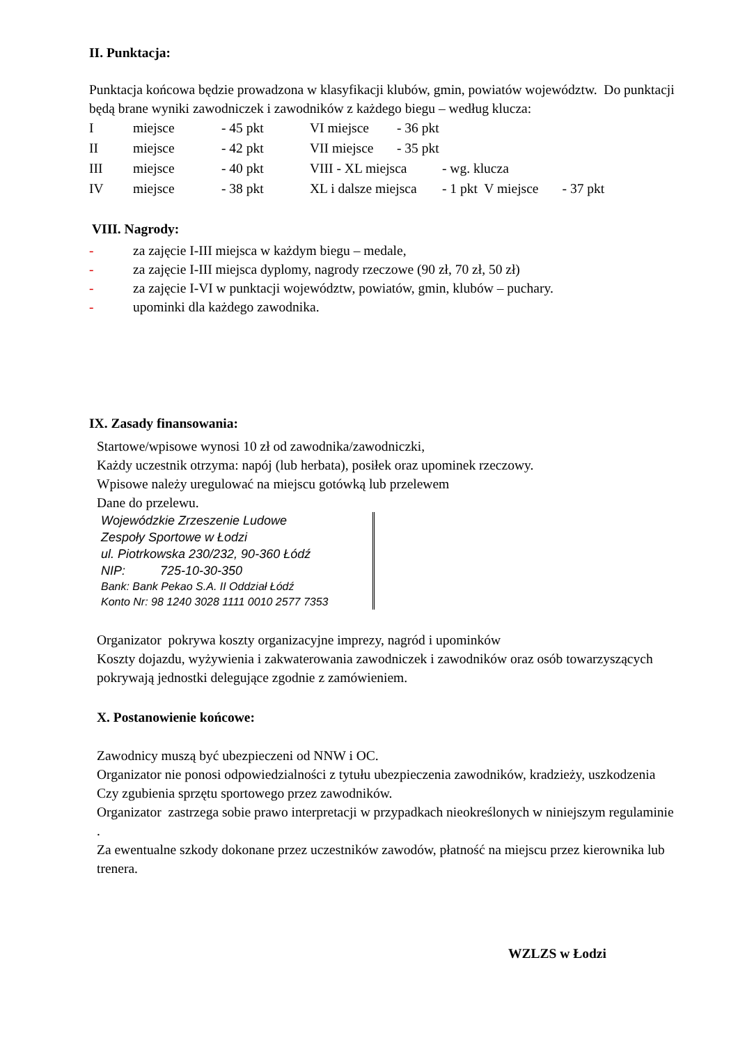II. Punktacja:
Punktacja końcowa będzie prowadzona w klasyfikacji klubów, gmin, powiatów województw. Do punktacji będą brane wyniki zawodniczek i zawodników z każdego biegu – według klucza:
Imiejsce - 45 pkt VI miejsce - 36 pkt
II miejsce - 42 pkt VII miejsce - 35 pkt
III miejsce - 40 pkt VIII - XL miejsca - wg. klucza
IV miejsce - 38 pkt XL i dalsze miejsca - 1 pkt V miejsce - 37 pkt
VIII. Nagrody:
- za zajęcie I-III miejsca w każdym biegu – medale,
- za zajęcie I-III miejsca dyplomy, nagrody rzeczowe (90 zł, 70 zł, 50 zł)
- za zajęcie I-VI w punktacji województw, powiatów, gmin, klubów – puchary.
- upominki dla każdego zawodnika.
IX. Zasady finansowania:
Startowe/wpisowe wynosi 10 zł od zawodnika/zawodniczki,
Każdy uczestnik otrzyma: napój (lub herbata), posiłek oraz upominek rzeczowy.
Wpisowe należy uregulować na miejscu gotówką lub przelewem
Dane do przelewu.
Wojewódzkie Zrzeszenie Ludowe
Zespoły Sportowe w Łodzi
ul. Piotrkowska 230/232, 90-360 Łódź
NIP: 725-10-30-350
Bank: Bank Pekao S.A. II Oddział Łódź
Konto Nr: 98 1240 3028 1111 0010 2577 7353
Organizator pokrywa koszty organizacyjne imprezy, nagród i upominków
Koszty dojazdu, wyżywienia i zakwaterowania zawodniczek i zawodników oraz osób towarzyszących pokrywają jednostki delegujące zgodnie z zamówieniem.
X. Postanowienie końcowe:
Zawodnicy muszą być ubezpieczeni od NNW i OC.
Organizator nie ponosi odpowiedzialności z tytułu ubezpieczenia zawodników, kradzieży, uszkodzenia
Czy zgubienia sprzętu sportowego przez zawodników.
Organizator zastrzega sobie prawo interpretacji w przypadkach nieokreślonych w niniejszym regulaminie .
Za ewentualne szkody dokonane przez uczestników zawodów, płatność na miejscu przez kierownika lub trenera.
WZLZS w Łodzi